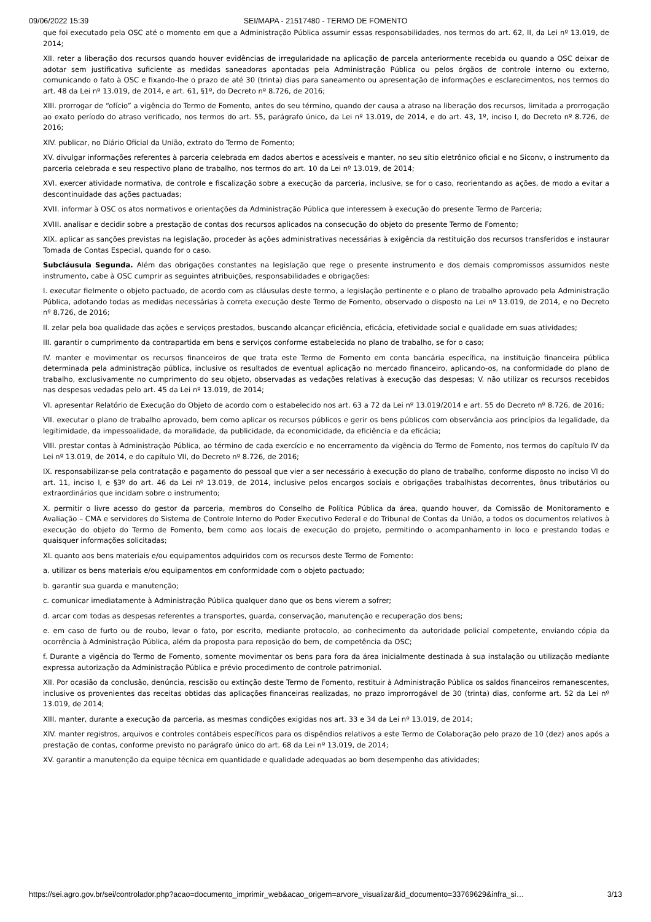09/06/2022 15:39 SEI/MAPA - 21517480 - TERMO DE FOMENTO
que foi executado pela OSC até o momento em que a Administração Pública assumir essas responsabilidades, nos termos do art. 62, II, da Lei nº 13.019, de 2014;
XII. reter a liberação dos recursos quando houver evidências de irregularidade na aplicação de parcela anteriormente recebida ou quando a OSC deixar de adotar sem justificativa suficiente as medidas saneadoras apontadas pela Administração Pública ou pelos órgãos de controle interno ou externo, comunicando o fato à OSC e fixando-lhe o prazo de até 30 (trinta) dias para saneamento ou apresentação de informações e esclarecimentos, nos termos do art. 48 da Lei nº 13.019, de 2014, e art. 61, §1º, do Decreto nº 8.726, de 2016;
XIII. prorrogar de “ofício” a vigência do Termo de Fomento, antes do seu término, quando der causa a atraso na liberação dos recursos, limitada a prorrogação ao exato período do atraso verificado, nos termos do art. 55, parágrafo único, da Lei nº 13.019, de 2014, e do art. 43, 1º, inciso I, do Decreto nº 8.726, de 2016;
XIV. publicar, no Diário Oficial da União, extrato do Termo de Fomento;
XV. divulgar informações referentes à parceria celebrada em dados abertos e acessíveis e manter, no seu sítio eletrônico oficial e no Siconv, o instrumento da parceria celebrada e seu respectivo plano de trabalho, nos termos do art. 10 da Lei nº 13.019, de 2014;
XVI. exercer atividade normativa, de controle e fiscalização sobre a execução da parceria, inclusive, se for o caso, reorientando as ações, de modo a evitar a descontinuidade das ações pactuadas;
XVII. informar à OSC os atos normativos e orientações da Administração Pública que interessem à execução do presente Termo de Parceria;
XVIII. analisar e decidir sobre a prestação de contas dos recursos aplicados na consecução do objeto do presente Termo de Fomento;
XIX. aplicar as sanções previstas na legislação, proceder às ações administrativas necessárias à exigência da restituição dos recursos transferidos e instaurar Tomada de Contas Especial, quando for o caso.
Subcláusula Segunda. Além das obrigações constantes na legislação que rege o presente instrumento e dos demais compromissos assumidos neste instrumento, cabe à OSC cumprir as seguintes atribuições, responsabilidades e obrigações:
I. executar fielmente o objeto pactuado, de acordo com as cláusulas deste termo, a legislação pertinente e o plano de trabalho aprovado pela Administração Pública, adotando todas as medidas necessárias à correta execução deste Termo de Fomento, observado o disposto na Lei nº 13.019, de 2014, e no Decreto nº 8.726, de 2016;
II. zelar pela boa qualidade das ações e serviços prestados, buscando alcançar eficiência, eficácia, efetividade social e qualidade em suas atividades;
III. garantir o cumprimento da contrapartida em bens e serviços conforme estabelecida no plano de trabalho, se for o caso;
IV. manter e movimentar os recursos financeiros de que trata este Termo de Fomento em conta bancária específica, na instituição financeira pública determinada pela administração pública, inclusive os resultados de eventual aplicação no mercado financeiro, aplicando-os, na conformidade do plano de trabalho, exclusivamente no cumprimento do seu objeto, observadas as vedações relativas à execução das despesas; V. não utilizar os recursos recebidos nas despesas vedadas pelo art. 45 da Lei nº 13.019, de 2014;
VI. apresentar Relatório de Execução do Objeto de acordo com o estabelecido nos art. 63 a 72 da Lei nº 13.019/2014 e art. 55 do Decreto nº 8.726, de 2016;
VII. executar o plano de trabalho aprovado, bem como aplicar os recursos públicos e gerir os bens públicos com observância aos princípios da legalidade, da legitimidade, da impessoalidade, da moralidade, da publicidade, da economicidade, da eficiência e da eficácia;
VIII. prestar contas à Administração Pública, ao término de cada exercício e no encerramento da vigência do Termo de Fomento, nos termos do capítulo IV da Lei nº 13.019, de 2014, e do capítulo VII, do Decreto nº 8.726, de 2016;
IX. responsabilizar-se pela contratação e pagamento do pessoal que vier a ser necessário à execução do plano de trabalho, conforme disposto no inciso VI do art. 11, inciso I, e §3º do art. 46 da Lei nº 13.019, de 2014, inclusive pelos encargos sociais e obrigações trabalhistas decorrentes, ônus tributários ou extraordinários que incidam sobre o instrumento;
X. permitir o livre acesso do gestor da parceria, membros do Conselho de Política Pública da área, quando houver, da Comissão de Monitoramento e Avaliação – CMA e servidores do Sistema de Controle Interno do Poder Executivo Federal e do Tribunal de Contas da União, a todos os documentos relativos à execução do objeto do Termo de Fomento, bem como aos locais de execução do projeto, permitindo o acompanhamento in loco e prestando todas e quaisquer informações solicitadas;
XI. quanto aos bens materiais e/ou equipamentos adquiridos com os recursos deste Termo de Fomento:
a. utilizar os bens materiais e/ou equipamentos em conformidade com o objeto pactuado;
b. garantir sua guarda e manutenção;
c. comunicar imediatamente à Administração Pública qualquer dano que os bens vierem a sofrer;
d. arcar com todas as despesas referentes a transportes, guarda, conservação, manutenção e recuperação dos bens;
e. em caso de furto ou de roubo, levar o fato, por escrito, mediante protocolo, ao conhecimento da autoridade policial competente, enviando cópia da ocorrência à Administração Pública, além da proposta para reposição do bem, de competência da OSC;
f. Durante a vigência do Termo de Fomento, somente movimentar os bens para fora da área inicialmente destinada à sua instalação ou utilização mediante expressa autorização da Administração Pública e prévio procedimento de controle patrimonial.
XII. Por ocasião da conclusão, denúncia, rescisão ou extinção deste Termo de Fomento, restituir à Administração Pública os saldos financeiros remanescentes, inclusive os provenientes das receitas obtidas das aplicações financeiras realizadas, no prazo improrrogável de 30 (trinta) dias, conforme art. 52 da Lei nº 13.019, de 2014;
XIII. manter, durante a execução da parceria, as mesmas condições exigidas nos art. 33 e 34 da Lei nº 13.019, de 2014;
XIV. manter registros, arquivos e controles contábeis específicos para os dispêndios relativos a este Termo de Colaboração pelo prazo de 10 (dez) anos após a prestação de contas, conforme previsto no parágrafo único do art. 68 da Lei nº 13.019, de 2014;
XV. garantir a manutenção da equipe técnica em quantidade e qualidade adequadas ao bom desempenho das atividades;
https://sei.agro.gov.br/sei/controlador.php?acao=documento_imprimir_web&acao_origem=arvore_visualizar&id_documento=33769629&infra_si… 3/13